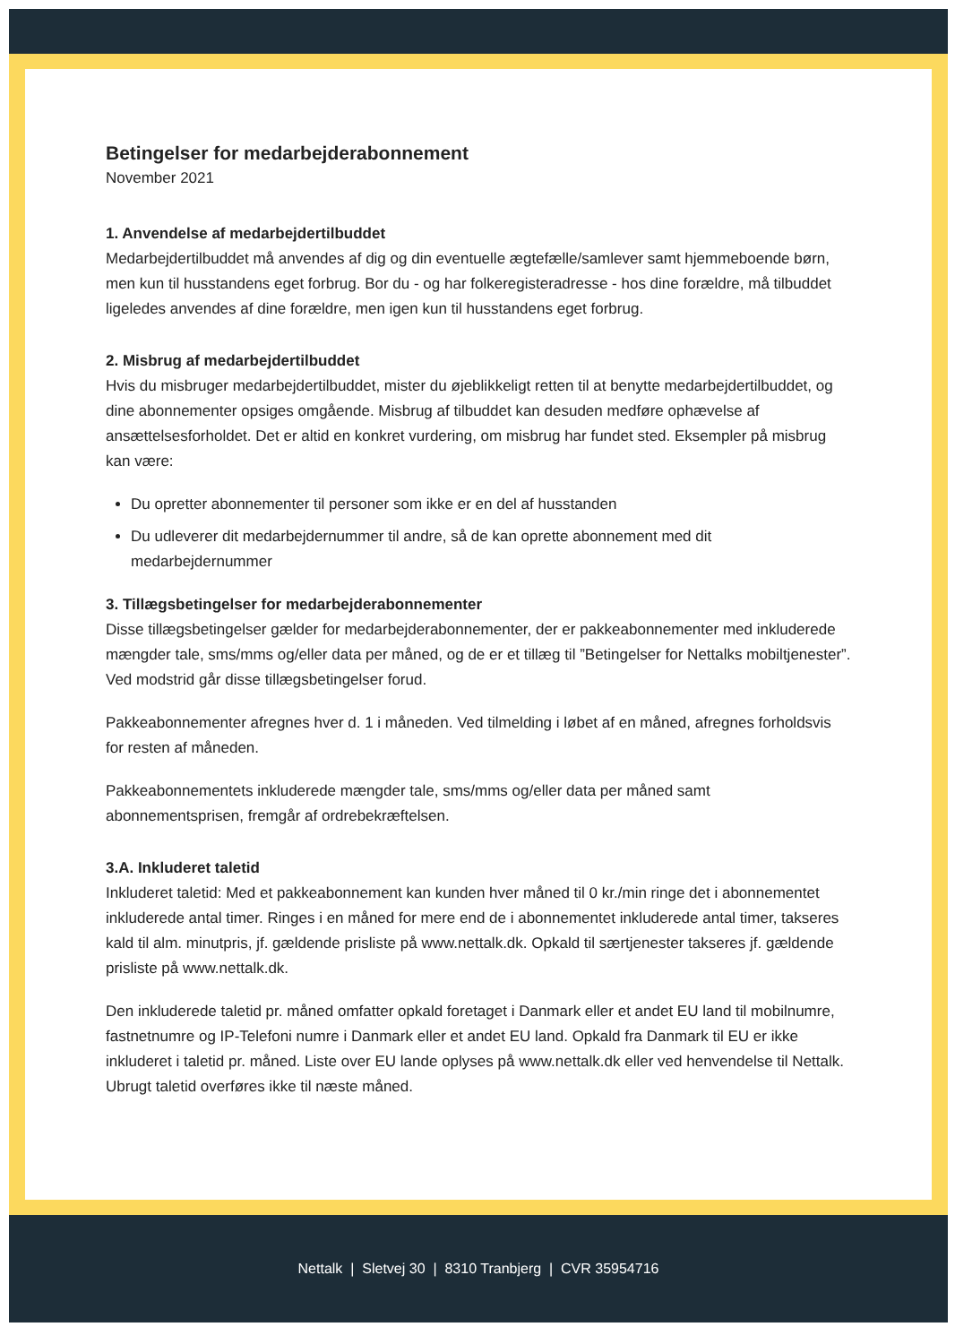Betingelser for medarbejderabonnement
November 2021
1. Anvendelse af medarbejdertilbuddet
Medarbejdertilbuddet må anvendes af dig og din eventuelle ægtefælle/samlever samt hjemmeboende børn, men kun til husstandens eget forbrug. Bor du - og har folkeregisteradresse - hos dine forældre, må tilbuddet ligeledes anvendes af dine forældre, men igen kun til husstandens eget forbrug.
2. Misbrug af medarbejdertilbuddet
Hvis du misbruger medarbejdertilbuddet, mister du øjeblikkeligt retten til at benytte medarbejdertilbuddet, og dine abonnementer opsiges omgående. Misbrug af tilbuddet kan desuden medføre ophævelse af ansættelsesforholdet. Det er altid en konkret vurdering, om misbrug har fundet sted. Eksempler på misbrug kan være:
Du opretter abonnementer til personer som ikke er en del af husstanden
Du udleverer dit medarbejdernummer til andre, så de kan oprette abonnement med dit medarbejdernummer
3. Tillægsbetingelser for medarbejderabonnementer
Disse tillægsbetingelser gælder for medarbejderabonnementer, der er pakkeabonnementer med inkluderede mængder tale, sms/mms og/eller data per måned, og de er et tillæg til ”Betingelser for Nettalks mobiltjenester”. Ved modstrid går disse tillægsbetingelser forud.
Pakkeabonnementer afregnes hver d. 1 i måneden. Ved tilmelding i løbet af en måned, afregnes forholdsvis for resten af måneden.
Pakkeabonnementets inkluderede mængder tale, sms/mms og/eller data per måned samt abonnementsprisen, fremgår af ordrebekræftelsen.
3.A. Inkluderet taletid
Inkluderet taletid: Med et pakkeabonnement kan kunden hver måned til 0 kr./min ringe det i abonnementet inkluderede antal timer. Ringes i en måned for mere end de i abonnementet inkluderede antal timer, takseres kald til alm. minutpris, jf. gældende prisliste på www.nettalk.dk. Opkald til særtjenester takseres jf. gældende prisliste på www.nettalk.dk.
Den inkluderede taletid pr. måned omfatter opkald foretaget i Danmark eller et andet EU land til mobilnumre, fastnetnumre og IP-Telefoni numre i Danmark eller et andet EU land. Opkald fra Danmark til EU er ikke inkluderet i taletid pr. måned. Liste over EU lande oplyses på www.nettalk.dk eller ved henvendelse til Nettalk. Ubrugt taletid overføres ikke til næste måned.
Nettalk | Sletvej 30 | 8310 Tranbjerg | CVR 35954716